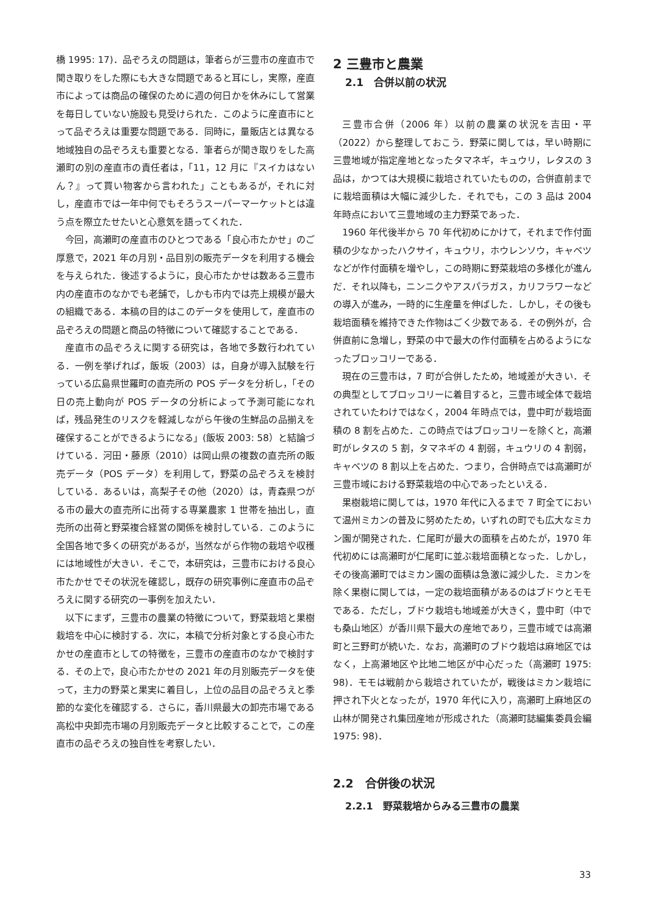橋 1995: 17)．品ぞろえの問題は，筆者らが三豊市の産直市で聞き取りをした際にも大きな問題であると耳にし，実際，産直市によっては商品の確保のために週の何日かを休みにして営業を毎日していない施設も見受けられた．このように産直市にとって品ぞろえは重要な問題である．同時に，量販店とは異なる地域独自の品ぞろえも重要となる．筆者らが聞き取りをした高瀬町の別の産直市の責任者は，「11，12 月に『スイカはないん？』って買い物客から言われた」こともあるが，それに対し，産直市では一年中何でもそろうスーパーマーケットとは違う点を際立たせたいと心意気を語ってくれた．
今回，高瀬町の産直市のひとつである「良心市たかせ」のご厚意で，2021 年の月別・品目別の販売データを利用する機会を与えられた．後述するように，良心市たかせは数ある三豊市内の産直市のなかでも老舗で，しかも市内では売上規模が最大の組織である．本稿の目的はこのデータを使用して，産直市の品ぞろえの問題と商品の特徴について確認することである．
産直市の品ぞろえに関する研究は，各地で多数行われている．一例を挙げれば，飯坂（2003）は，自身が導入試験を行っている広島県世羅町の直売所の POS データを分析し，「その日の売上動向が POS データの分析によって予測可能になれば，残品発生のリスクを軽減しながら午後の生鮮品の品揃えを確保することができるようになる」(飯坂 2003: 58）と結論づけている．河田・藤原（2010）は岡山県の複数の直売所の販売データ（POS データ）を利用して，野菜の品ぞろえを検討している．あるいは，高梨子その他（2020）は，青森県つがる市の最大の直売所に出荷する専業農家 1 世帯を抽出し，直売所の出荷と野菜複合経営の関係を検討している．このように全国各地で多くの研究があるが，当然ながら作物の栽培や収穫には地域性が大きい．そこで，本研究は，三豊市における良心市たかせでその状況を確認し，既存の研究事例に産直市の品ぞろえに関する研究の一事例を加えたい．
以下にまず，三豊市の農業の特徴について，野菜栽培と果樹栽培を中心に検討する．次に，本稿で分析対象とする良心市たかせの産直市としての特徴を，三豊市の産直市のなかで検討する．その上で，良心市たかせの 2021 年の月別販売データを使って，主力の野菜と果実に着目し，上位の品目の品ぞろえと季節的な変化を確認する．さらに，香川県最大の卸売市場である高松中央卸売市場の月別販売データと比較することで，この産直市の品ぞろえの独自性を考察したい．
2 三豊市と農業
2.1　合併以前の状況
三豊市合併（2006 年）以前の農業の状況を吉田・平（2022）から整理しておこう．野菜に関しては，早い時期に三豊地域が指定産地となったタマネギ，キュウリ，レタスの 3 品は，かつては大規模に栽培されていたものの，合併直前までに栽培面積は大幅に減少した．それでも，この 3 品は 2004 年時点において三豊地域の主力野菜であった．
1960 年代後半から 70 年代初めにかけて，それまで作付面積の少なかったハクサイ，キュウリ，ホウレンソウ，キャベツなどが作付面積を増やし，この時期に野菜栽培の多様化が進んだ．それ以降も，ニンニクやアスパラガス，カリフラワーなどの導入が進み，一時的に生産量を伸ばした．しかし，その後も栽培面積を維持できた作物はごく少数である．その例外が，合併直前に急増し，野菜の中で最大の作付面積を占めるようになったブロッコリーである．
現在の三豊市は，7 町が合併したため，地域差が大きい．その典型としてブロッコリーに着目すると，三豊市域全体で栽培されていたわけではなく，2004 年時点では，豊中町が栽培面積の 8 割を占めた．この時点ではブロッコリーを除くと，高瀬町がレタスの 5 割，タマネギの 4 割弱，キュウリの 4 割弱，キャベツの 8 割以上を占めた．つまり，合併時点では高瀬町が三豊市域における野菜栽培の中心であったといえる．
果樹栽培に関しては，1970 年代に入るまで 7 町全てにおいて温州ミカンの普及に努めたため，いずれの町でも広大なミカン園が開発された．仁尾町が最大の面積を占めたが，1970 年代初めには高瀬町が仁尾町に並ぶ栽培面積となった．しかし，その後高瀬町ではミカン園の面積は急激に減少した．ミカンを除く果樹に関しては，一定の栽培面積があるのはブドウとモモである．ただし，ブドウ栽培も地域差が大きく，豊中町（中でも桑山地区）が香川県下最大の産地であり，三豊市域では高瀬町と三野町が続いた．なお，高瀬町のブドウ栽培は麻地区ではなく，上高瀬地区や比地二地区が中心だった（高瀬町 1975: 98)．モモは戦前から栽培されていたが，戦後はミカン栽培に押され下火となったが，1970 年代に入り，高瀬町上麻地区の山林が開発され集団産地が形成された（高瀬町誌編集委員会編 1975: 98)．
2.2　合併後の状況
2.2.1　野菜栽培からみる三豊市の農業
33